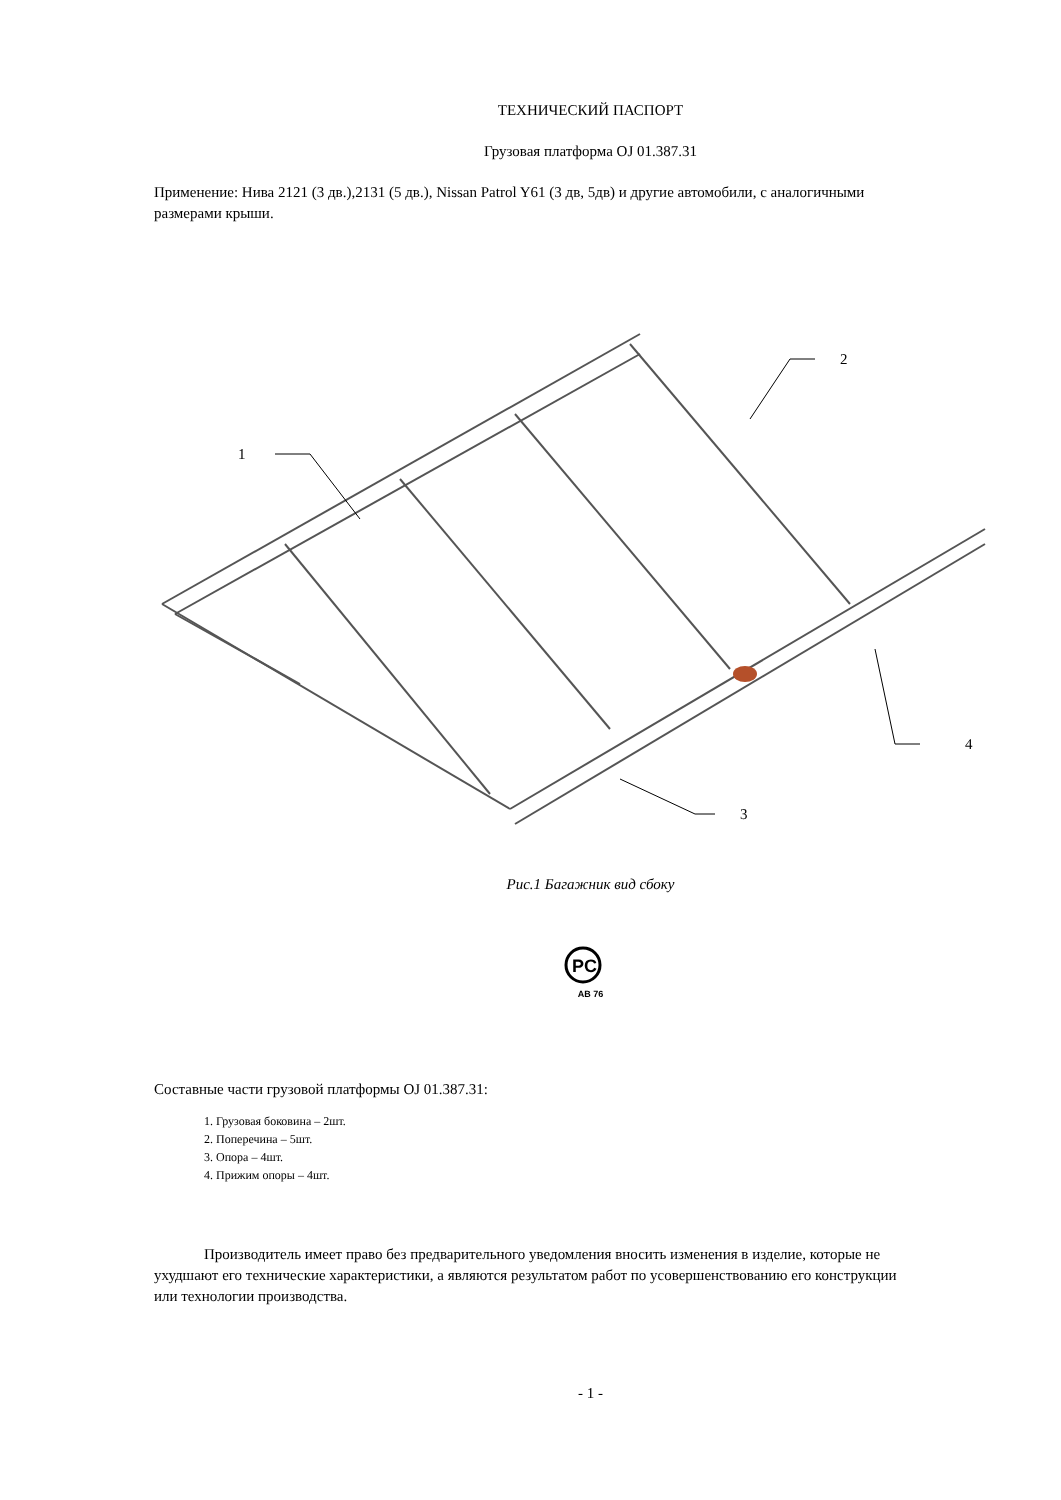ТЕХНИЧЕСКИЙ ПАСПОРТ
Грузовая платформа OJ 01.387.31
Применение: Нива 2121 (3 дв.),2131 (5 дв.), Nissan Patrol Y61 (3 дв, 5дв) и другие автомобили, с аналогичными размерами крыши.
1
2
3
4
Рис.1 Багажник вид сбоку
PC
AB 76
Составные части грузовой платформы OJ 01.387.31:
1. Грузовая боковина – 2шт.
2. Поперечина – 5шт.
3. Опора – 4шт.
4. Прижим опоры – 4шт.
Производитель имеет право без предварительного уведомления вносить изменения в изделие, которые не ухудшают его технические характеристики, а являются результатом работ по усовершенствованию его конструкции или технологии производства.
- 1 -